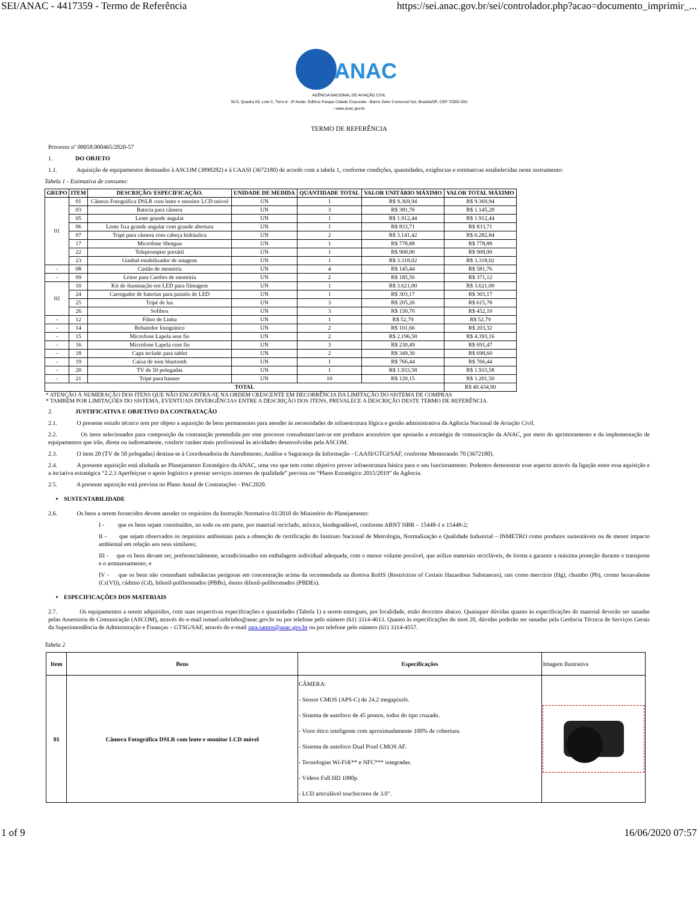SEI/ANAC - 4417359 - Termo de Referência https://sei.anac.gov.br/sei/controlador.php?acao=documento_imprimir_...
ANAC
AGÊNCIA NACIONAL DE AVIAÇÃO CIVIL
SCS, Quadra 09, Lote C, Torre A - 3º Andar, Edifício Parque Cidade Corporate - Bairro Setor Comercial Sul, Brasília/DF, CEP 70308-200
- www.anac.gov.br
TERMO DE REFERÊNCIA
Processo nº 00058.000465/2020-57
1. DO OBJETO
1.1. Aquisição de equipamentos destinados à ASCOM (3890282) e à CAASI (3672180) de acordo com a tabela 1, conforme condições, quantidades, exigências e estimativas estabelecidas neste instrumento:
Tabela 1 - Estimativa de consumo:
| GRUPO | ITEM | DESCRIÇÃO/ ESPECIFICAÇÃO. | UNIDADE DE MEDIDA | QUANTIDADE TOTAL | VALOR UNITÁRIO MÁXIMO | VALOR TOTAL MÁXIMO |
| --- | --- | --- | --- | --- | --- | --- |
| 01 | 01 | Câmera Fotográfica DSLR com lente e monitor LCD móvel | UN | 1 | R$ 9.369,94 | R$ 9.369,94 |
| | 03 | Bateria para câmera | UN | 3 | R$ 381,76 | R$ 1.145,28 |
| | 05 | Lente grande angular | UN | 1 | R$ 1.912,44 | R$ 1.912,44 |
| | 06 | Lente fixa grande angular com grande abertura | UN | 1 | R$ 833,71 | R$ 833,71 |
| | 07 | Tripé para câmera com cabeça hidráulica | UN | 2 | R$ 3.141,42 | R$ 6.282,84 |
| | 17 | Microfone Shotgun | UN | 1 | R$ 778,88 | R$ 778,88 |
| | 22 | Teleprompter portátil | UN | 1 | R$ 908,00 | R$ 908,00 |
| | 23 | Gimbal estabilizador de imagens | UN | 1 | R$ 3.318,02 | R$ 3.318,02 |
| - | 08 | Cartão de memória | UN | 4 | R$ 145,44 | R$ 581,76 |
| - | 09 | Leitor para Cartões de memória | UN | 2 | R$ 185,56 | R$ 371,12 |
| 02 | 10 | Kit de iluminação em LED para filmagem | UN | 1 | R$ 3.621,00 | R$ 3.621,00 |
| | 24 | Carregador de baterias para painéis de LED | UN | 1 | R$ 303,17 | R$ 303,17 |
| | 25 | Tripé de luz | UN | 3 | R$ 205,26 | R$ 615,78 |
| | 26 | Softbox | UN | 3 | R$ 150,70 | R$ 452,10 |
| - | 12 | Filtro de Linha | UN | 1 | R$ 52,79 | R$ 52,79 |
| - | 14 | Rebatedor fotogrático | UN | 2 | R$ 101,66 | R$ 203,32 |
| - | 15 | Microfone Lapela sem fio | UN | 2 | R$ 2.196,58 | R$ 4.393,16 |
| - | 16 | Microfone Lapela com fio | UN | 3 | R$ 230,49 | R$ 691,47 |
| - | 18 | Capa teclado para tablet | UN | 2 | R$ 349,30 | R$ 698,60 |
| - | 19 | Caixa de som bluetooth | UN | 1 | R$ 766,44 | R$ 766,44 |
| - | 20 | TV de 50 polegadas | UN | 1 | R$ 1.933,58 | R$ 1.933,58 |
| - | 21 | Tripé para banner | UN | 10 | R$ 120,15 | R$ 1.201,50 |
| TOTAL | | | | | | R$ 40.434,90 |
* ATENÇÃO À NUMERAÇÃO DOS ITENS QUE NÃO ENCONTRA-SE NA ORDEM CRESCENTE EM DECORRÊNCIA DA LIMITAÇÃO DO SISTEMA DE COMPRAS
* TAMBÉM POR LIMITAÇÕES DO SISTEMA, EVENTUAIS DIVERGÊNCIAS ENTRE A DESCRIÇÃO DOS ITENS, PREVALECE A DESCRIÇÃO DESTE TERMO DE REFERÊNCIA.
2. JUSTIFICATIVA E OBJETIVO DA CONTRATAÇÃO
2.1. O presente estudo técnico tem por objeto a aquisição de bens permanentes para atender às necessidades de infraestrutura lógica e gestão administrativa da Agência Nacional de Aviação Civil.
2.2. Os itens selecionados para composição da contratação pretendida por este processo consubstanciam-se em produtos acessórios que apoiarão a estratégia de comunicação da ANAC, por meio do aprimoramento e da implementação de equipamentos que irão, direta ou indiretamente, conferir caráter mais profissional às atividades desenvolvidas pela ASCOM.
2.3. O item 20 (TV de 50 polegadas) destina-se à Coordenadoria de Atendimento, Análise e Segurança da Informação - CAASI/GTGI/SAF, conforme Memorando 70 (3672180).
2.4. A presente aquisição está alinhada ao Planejamento Estratégico da ANAC, uma vez que tem como objetivo prover infraestrutura básica para o seu funcionamento. Podemos demonstrar esse aspecto através da ligação entre essa aquisição e a inciativa estratégica “2.2.3 Aperfeiçoar o apoio logístico e prestar serviços internos de qualidade” prevista no “Plano Estratégico 2015/2019” da Agência.
2.5. A presente aquisição está prevista no Plano Anual de Contratações - PAC2020.
SUSTENTABILIDADE
2.6. Os bens a serem fornecidos devem atender os requisitos da Instrução Normativa 01/2010 do Ministério do Planejamento:
I - que os bens sejam constituídos, no todo ou em parte, por material reciclado, atóxico, biodegradável, conforme ABNT NBR – 15448-1 e 15448-2;
II - que sejam observados os requisitos ambientais para a obtenção de certificação do Instituto Nacional de Metrologia, Normalização e Qualidade Industrial – INMETRO como produtos sustentáveis ou de menor impacto ambiental em relação aos seus similares;
III - que os bens devam ser, preferencialmente, acondicionados em embalagem individual adequada, com o menor volume possível, que utilize materiais recicláveis, de forma a garantir a máxima proteção durante o transporte e o armazenamento; e
IV - que os bens não contenham substâncias perigosas em concentração acima da recomendada na diretiva RoHS (Restriction of Certain Hazardous Substances), tais como mercúrio (Hg), chumbo (Pb), cromo hexavalente (Cr(VI)), cádmio (Cd), bifenil-polibromados (PBBs), éteres difenil-polibromados (PBDEs).
ESPECIFICAÇÕES DOS MATERIAIS
2.7. Os equipamentos a serem adquiridos, com suas respectivas especificações e quantidades (Tabela 1) a serem entregues, por localidade, estão descritos abaixo. Quaisquer dúvidas quanto às especificações do material deverão ser sanadas pelas Assessoria de Comunicação (ASCOM), através do e-mail ismael.sobrinho@anac.gov.br ou por telefone pelo número (61) 3314-4613. Quanto às especificações do item 20, dúvidas poderão ser sanadas pela Gerência Técnica de Serviços Gerais da Superintendência de Administração e Finanças – GTSG/SAF, através do e-mail sara.santos@anac.gov.br ou por telefone pelo número (61) 3314-4557.
Tabela 2
| Item | Bens | Especificações | Imagem Ilustrativa |
| 01 | Câmera Fotográfica DSLR com lente e monitor LCD móvel | CÂMERA: - Sensor CMOS (APS-C) de 24.2 megapixels. - Sistema de autofoco de 45 pontos, todos do tipo cruzado. - Visor ótico inteligente com aproximadamente 100% de cobertura. - Sistema de autofoco Dual Pixel CMOS AF. - Tecnologias Wi-Fi®** e NFC*** integradas. - Vídeos Full HD 1080p. - LCD articulável touchscreen de 3.0". | |
1 of 9 16/06/2020 07:57